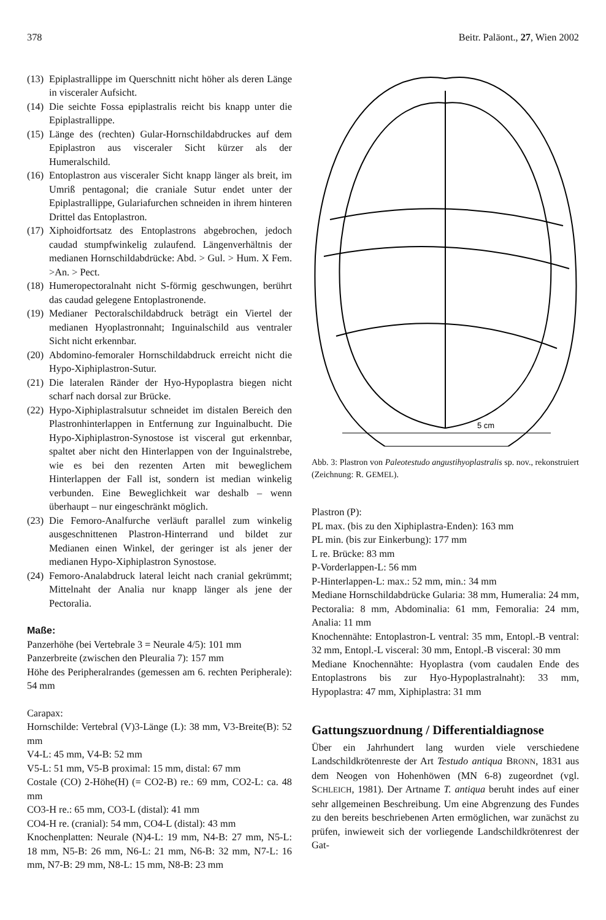378 Beitr. Paläont., 27, Wien 2002
(13)
Epiplastrallippe im Querschnitt nicht höher als deren Länge in visceraler Aufsicht.
(14)
Die seichte Fossa epiplastralis reicht bis knapp unter die Epiplastrallippe.
(15)
Länge des (rechten) Gular-Hornschildabdruckes auf dem Epiplastron aus visceraler Sicht kürzer als der Humeralschild.
(16)
Entoplastron aus visceraler Sicht knapp länger als breit, im Umriß pentagonal; die craniale Sutur endet unter der Epiplastrallippe, Gulariafurchen schneiden in ihrem hinteren Drittel das Entoplastron.
(17)
Xiphoidfortsatz des Entoplastrons abgebrochen, jedoch caudad stumpfwinkelig zulaufend. Längenverhältnis der medianen Hornschildabdrücke: Abd. > Gul. > Hum. X Fem. >An. > Pect.
(18)
Humeropectoralnaht nicht S-förmig geschwungen, berührt das caudad gelegene Entoplastronende.
(19)
Medianer Pectoralschildabdruck beträgt ein Viertel der medianen Hyoplastronnaht; Inguinalschild aus ventraler Sicht nicht erkennbar.
(20)
Abdomino-femoraler Hornschildabdruck erreicht nicht die Hypo-Xiphiplastron-Sutur.
(21)
Die lateralen Ränder der Hyo-Hypoplastra biegen nicht scharf nach dorsal zur Brücke.
(22)
Hypo-Xiphiplastralsutur schneidet im distalen Bereich den Plastronhinterlappen in Entfernung zur Inguinalbucht. Die Hypo-Xiphiplastron-Synostose ist visceral gut erkennbar, spaltet aber nicht den Hinterlappen von der Inguinalstrebe, wie es bei den rezenten Arten mit beweglichem Hinterlappen der Fall ist, sondern ist median winkelig verbunden. Eine Beweglichkeit war deshalb – wenn überhaupt – nur eingeschränkt möglich.
(23)
Die Femoro-Analfurche verläuft parallel zum winkelig ausgeschnittenen Plastron-Hinterrand und bildet zur Medianen einen Winkel, der geringer ist als jener der medianen Hypo-Xiphiplastron Synostose.
(24)
Femoro-Analabdruck lateral leicht nach cranial gekrümmt; Mittelnaht der Analia nur knapp länger als jene der Pectoralia.
Maße:
Panzerhöhe (bei Vertebrale 3 = Neurale 4/5): 101 mm
Panzerbreite (zwischen den Pleuralia 7): 157 mm
Höhe des Peripheralrandes (gemessen am 6. rechten Peripherale): 54 mm
Carapax:
Hornschilde: Vertebral (V)3-Länge (L): 38 mm, V3-Breite(B): 52 mm
V4-L: 45 mm, V4-B: 52 mm
V5-L: 51 mm, V5-B proximal: 15 mm, distal: 67 mm
Costale (CO) 2-Höhe(H) (= CO2-B) re.: 69 mm, CO2-L: ca. 48 mm
CO3-H re.: 65 mm, CO3-L (distal): 41 mm
CO4-H re. (cranial): 54 mm, CO4-L (distal): 43 mm
Knochenplatten: Neurale (N)4-L: 19 mm, N4-B: 27 mm, N5-L: 18 mm, N5-B: 26 mm, N6-L: 21 mm, N6-B: 32 mm, N7-L: 16 mm, N7-B: 29 mm, N8-L: 15 mm, N8-B: 23 mm
5 cm
Abb. 3: Plastron von Paleotestudo angustihyoplastralis sp. nov., rekonstruiert (Zeichnung: R. GEMEL).
Plastron (P):
PL max. (bis zu den Xiphiplastra-Enden): 163 mm
PL min. (bis zur Einkerbung): 177 mm
L re. Brücke: 83 mm
P-Vorderlappen-L: 56 mm
P-Hinterlappen-L: max.: 52 mm, min.: 34 mm
Mediane Hornschildabdrücke Gularia: 38 mm, Humeralia: 24 mm, Pectoralia: 8 mm, Abdominalia: 61 mm, Femoralia: 24 mm, Analia: 11 mm
Knochennähte: Entoplastron-L ventral: 35 mm, Entopl.-B ventral: 32 mm, Entopl.-L visceral: 30 mm, Entopl.-B visceral: 30 mm
Mediane Knochennähte: Hyoplastra (vom caudalen Ende des Entoplastrons bis zur Hyo-Hypoplastralnaht): 33 mm, Hypoplastra: 47 mm, Xiphiplastra: 31 mm
Gattungszuordnung / Differentialdiagnose
Über ein Jahrhundert lang wurden viele verschiedene Landschildkrötenreste der Art Testudo antiqua BRONN, 1831 aus dem Neogen von Hohenhöwen (MN 6-8) zugeordnet (vgl. SCHLEICH, 1981). Der Artname T. antiqua beruht indes auf einer sehr allgemeinen Beschreibung. Um eine Abgrenzung des Fundes zu den bereits beschriebenen Arten ermöglichen, war zunächst zu prüfen, inwieweit sich der vorliegende Landschildkrötenrest der Gat-